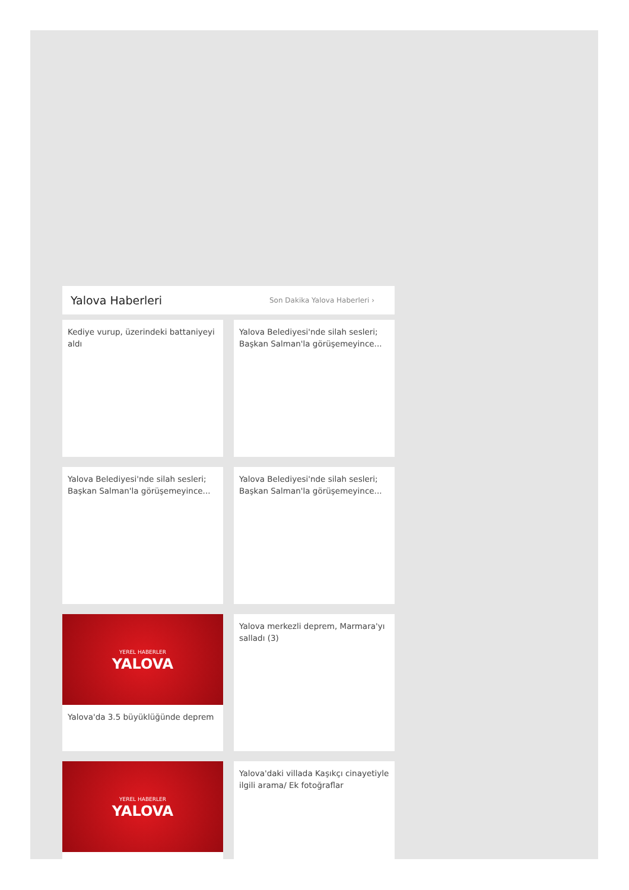Yalova Haberleri
Son Dakika Yalova Haberleri ›
Kediye vurup, üzerindeki battaniyeyi aldı
Yalova Belediyesi'nde silah sesleri; Başkan Salman'la görüşemeyince...
Yalova Belediyesi'nde silah sesleri; Başkan Salman'la görüşemeyince...
Yalova Belediyesi'nde silah sesleri; Başkan Salman'la görüşemeyince...
YEREL HABERLER
YALOVA
Yalova'da 3.5 büyüklüğünde deprem
Yalova merkezli deprem, Marmara'yı salladı (3)
YEREL HABERLER
YALOVA
Yalova'daki villada Kaşıkçı cinayetiyle ilgili arama/ Ek fotoğraflar